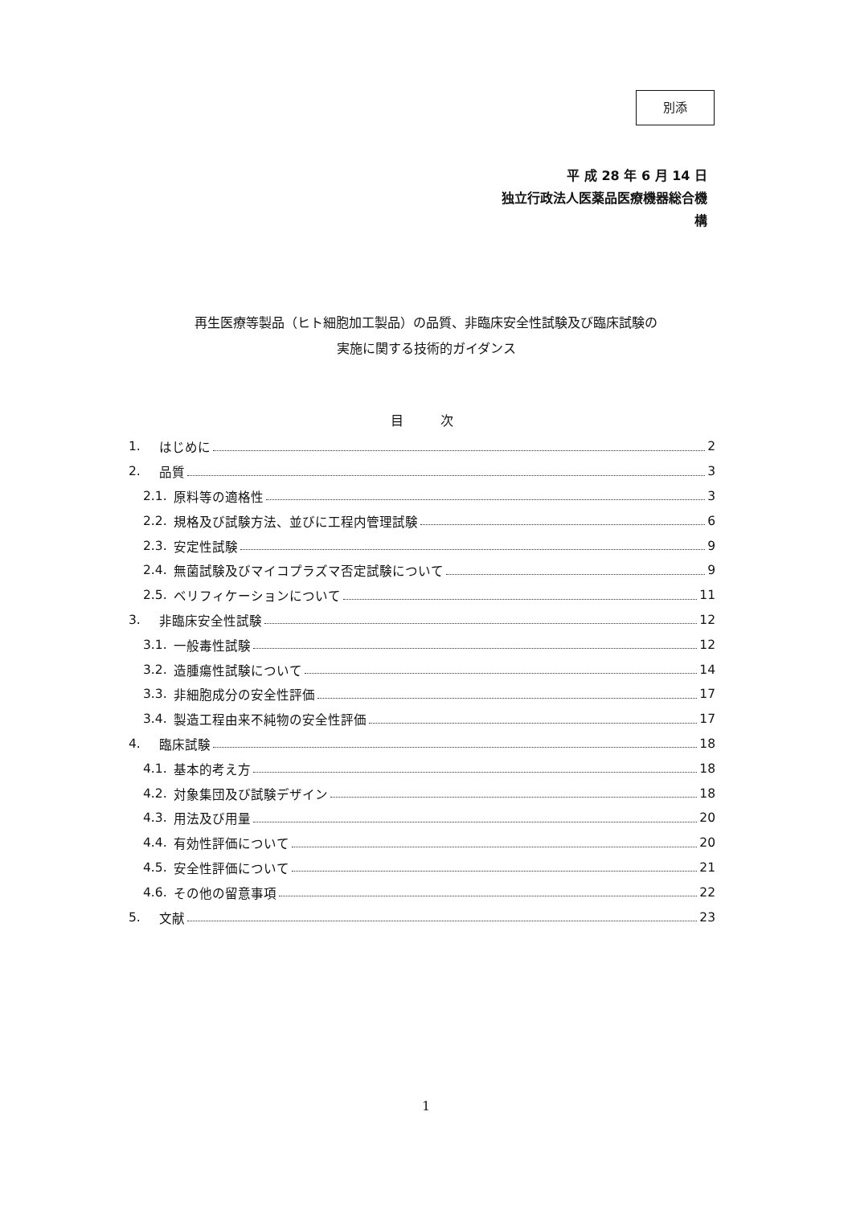別添
平 成 28 年 6 月 14 日
独立行政法人医薬品医療機器総合機構
再生医療等製品（ヒト細胞加工製品）の品質、非臨床安全性試験及び臨床試験の
実施に関する技術的ガイダンス
目 次
1. はじめに 2
2. 品質 3
2.1. 原料等の適格性 3
2.2. 規格及び試験方法、並びに工程内管理試験 6
2.3. 安定性試験 9
2.4. 無菌試験及びマイコプラズマ否定試験について 9
2.5. ベリフィケーションについて 11
3. 非臨床安全性試験 12
3.1. 一般毒性試験 12
3.2. 造腫瘍性試験について 14
3.3. 非細胞成分の安全性評価 17
3.4. 製造工程由来不純物の安全性評価 17
4. 臨床試験 18
4.1. 基本的考え方 18
4.2. 対象集団及び試験デザイン 18
4.3. 用法及び用量 20
4.4. 有効性評価について 20
4.5. 安全性評価について 21
4.6. その他の留意事項 22
5. 文献 23
1